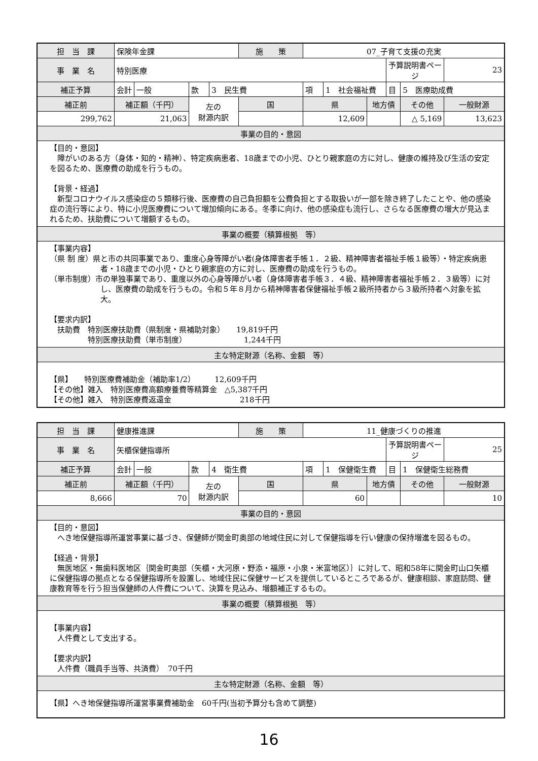| 担 当 課 | 保険年金課 | | | | 施 策 | 07_子育て支援の充実 | | | | | |
| 事 業 名 | 特別医療 | | | | | | | | 予算説明書ページ | | 23 |
| 補正予算 | 会計 | 一般 | 款 | 3 民生費 | | 項 | 1 社会福祉費 | | 目 | 5 医療助成費 | |
| 補正前 | 補正額（千円） | | 左の 財源内訳 | | 国 | 県 | | 地方債 | | その他 | 一般財源 |
| 299,762 | 21,063 | | | | | 12,609 | | | | △ 5,169 | 13,623 |
| 事業の目的・意図 | | | | | | | | | | | |
| 【目的・意図】 障がいのある方（身体・知的・精神）、特定疾病患者、18歳までの小児、ひとり親家庭の方に対し、健康の維持及び生活の安定を図るため、医療費の助成を行うもの。 【背景・経過】 新型コロナウイルス感染症の５類移行後、医療費の自己負担額を公費負担とする取扱いが一部を除き終了したことや、他の感染症の流行等により、特に小児医療費について増加傾向にある。冬季に向け、他の感染症も流行し、さらなる医療費の増大が見込まれるため、扶助費について増額するもの。 | | | | | | | | | | | |
| 事業の概要（積算根拠 等） | | | | | | | | | | | |
| 【事業内容】 （県 制 度）県と市の共同事業であり、重度心身等障がい者(身体障害者手帳１．２級、精神障害者福祉手帳１級等）・特定疾病患者・18歳までの小児・ひとり親家庭の方に対し、医療費の助成を行うもの。 （単市制度）市の単独事業であり、重度以外の心身等障がい者（身体障害者手帳３．４級、精神障害者福祉手帳２．３級等）に対し、医療費の助成を行うもの。令和５年８月から精神障害者保健福祉手帳２級所持者から３級所持者へ対象を拡大。 【要求内訳】 扶助費 特別医療扶助費（県制度・県補助対象） 19,819千円 特別医療扶助費（単市制度） 1,244千円 | | | | | | | | | | | |
| 主な特定財源（名称、金額 等） | | | | | | | | | | | |
| 【県】 特別医療費補助金（補助率1/2） 12,609千円 【その他】雑入 特別医療費高額療養費等精算金 △5,387千円 【その他】雑入 特別医療費返還金 218千円 | | | | | | | | | | | |
| 担 当 課 | 健康推進課 | | | | 施 策 | 11_健康づくりの推進 | | | | | |
| 事 業 名 | 矢櫃保健指導所 | | | | | | | | 予算説明書ページ | | 25 |
| 補正予算 | 会計 | 一般 | 款 | 4 衛生費 | | 項 | 1 保健衛生費 | | 目 | 1 保健衛生総務費 | |
| 補正前 | 補正額（千円） | | 左の 財源内訳 | | 国 | 県 | | 地方債 | | その他 | 一般財源 |
| 8,666 | 70 | | | | | 60 | | | | | 10 |
| 事業の目的・意図 | | | | | | | | | | | |
| 【目的・意図】 へき地保健指導所運営事業に基づき、保健師が関金町奥部の地域住民に対して保健指導を行い健康の保持増進を図るもの。 【経過・背景】 無医地区・無歯科医地区｛関金町奥部（矢櫃・大河原・野添・福原・小泉・米富地区）｝に対して、昭和58年に関金町山口矢櫃に保健指導の拠点となる保健指導所を設置し、地域住民に保健サービスを提供しているところであるが、健康相談、家庭訪問、健康教育等を行う担当保健師の人件費について、決算を見込み、増額補正するもの。 | | | | | | | | | | | |
| 事業の概要（積算根拠 等） | | | | | | | | | | | |
| 【事業内容】 人件費として支出する。 【要求内訳】 人件費（職員手当等、共済費） 70千円 | | | | | | | | | | | |
| 主な特定財源（名称、金額 等） | | | | | | | | | | | |
| 【県】へき地保健指導所運営事業費補助金 60千円(当初予算分も含めて調整) | | | | | | | | | | | |
16